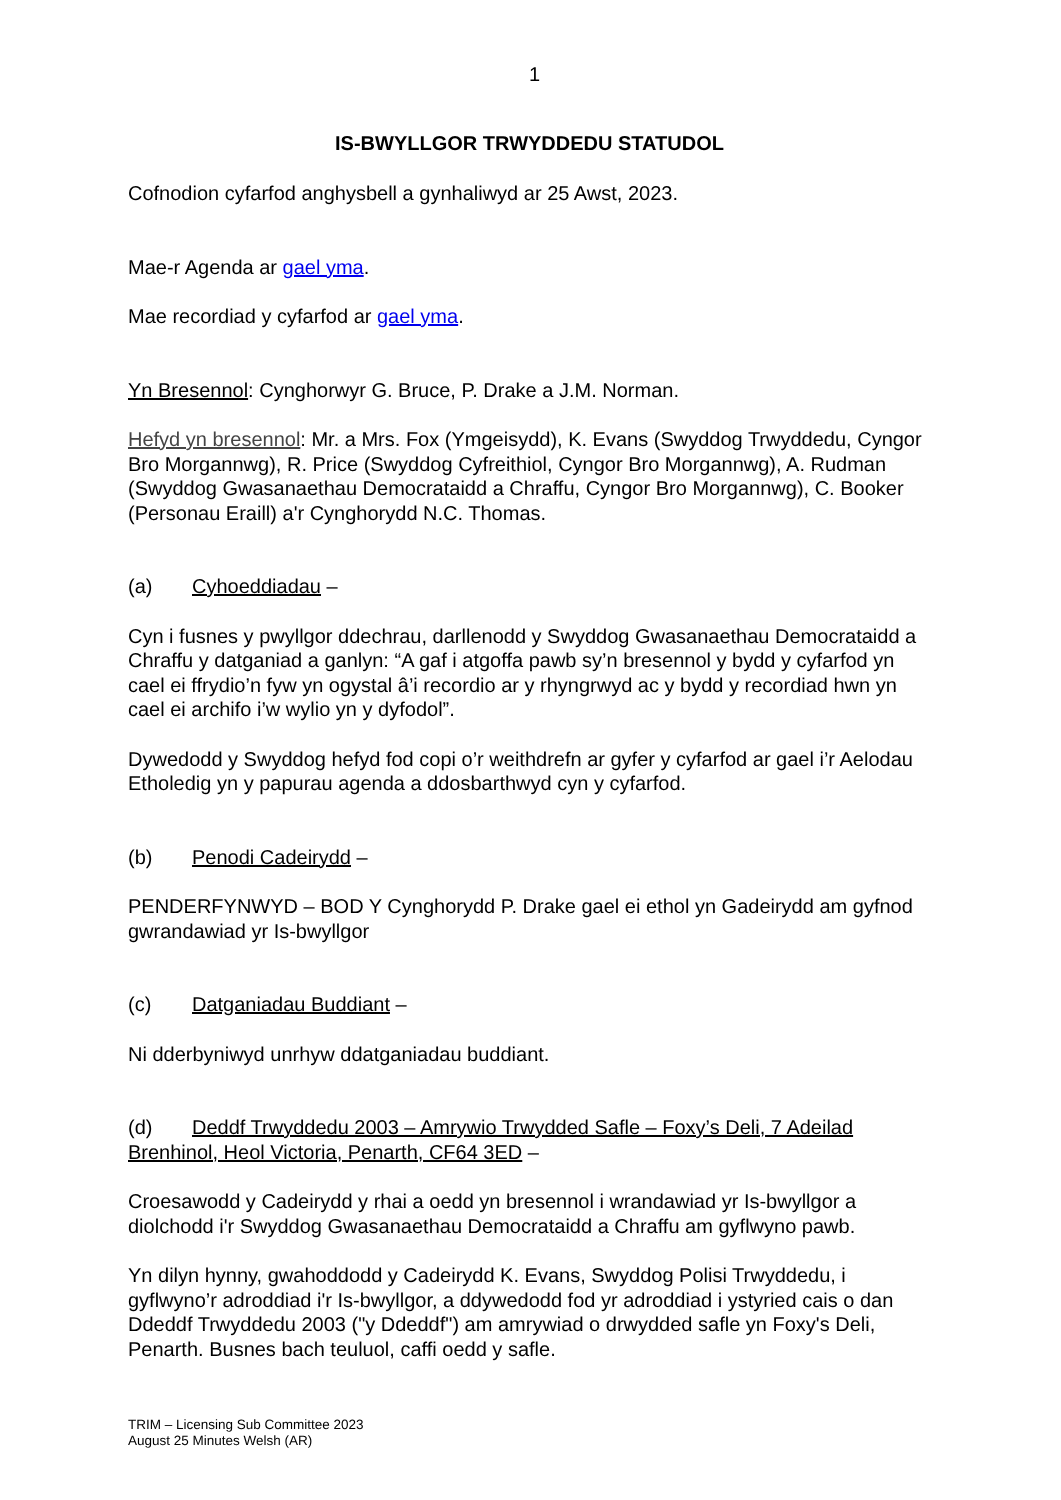1
IS-BWYLLGOR TRWYDDEDU STATUDOL
Cofnodion cyfarfod anghysbell a gynhaliwyd ar 25 Awst, 2023.
Mae-r Agenda ar gael yma.
Mae recordiad y cyfarfod ar gael yma.
Yn Bresennol: Cynghorwyr G. Bruce, P. Drake a J.M. Norman.
Hefyd yn bresennol: Mr. a Mrs. Fox (Ymgeisydd), K. Evans (Swyddog Trwyddedu, Cyngor Bro Morgannwg), R. Price (Swyddog Cyfreithiol, Cyngor Bro Morgannwg), A. Rudman (Swyddog Gwasanaethau Democrataidd a Chraffu, Cyngor Bro Morgannwg), C. Booker (Personau Eraill) a'r Cynghorydd N.C. Thomas.
(a) Cyhoeddiadau –
Cyn i fusnes y pwyllgor ddechrau, darllenodd y Swyddog Gwasanaethau Democrataidd a Chraffu y datganiad a ganlyn: “A gaf i atgoffa pawb sy’n bresennol y bydd y cyfarfod yn cael ei ffrydio’n fyw yn ogystal â’i recordio ar y rhyngrwyd ac y bydd y recordiad hwn yn cael ei archifo i’w wylio yn y dyfodol”.
Dywedodd y Swyddog hefyd fod copi o’r weithdrefn ar gyfer y cyfarfod ar gael i’r Aelodau Etholedig yn y papurau agenda a ddosbarthwyd cyn y cyfarfod.
(b) Penodi Cadeirydd –
PENDERFYNWYD – BOD Y Cynghorydd P. Drake gael ei ethol yn Gadeirydd am gyfnod gwrandawiad yr Is-bwyllgor
(c) Datganiadau Buddiant –
Ni dderbyniwyd unrhyw ddatganiadau buddiant.
(d) Deddf Trwyddedu 2003 – Amrywio Trwydded Safle – Foxy’s Deli, 7 Adeilad Brenhinol, Heol Victoria, Penarth, CF64 3ED –
Croesawodd y Cadeirydd y rhai a oedd yn bresennol i wrandawiad yr Is-bwyllgor a diolchodd i'r Swyddog Gwasanaethau Democrataidd a Chraffu am gyflwyno pawb.
Yn dilyn hynny, gwahoddodd y Cadeirydd K. Evans, Swyddog Polisi Trwyddedu, i gyflwyno’r adroddiad i'r Is-bwyllgor, a ddywedodd fod yr adroddiad i ystyried cais o dan Ddeddf Trwyddedu 2003 ("y Ddeddf") am amrywiad o drwydded safle yn Foxy's Deli, Penarth. Busnes bach teuluol, caffi oedd y safle.
TRIM – Licensing Sub Committee 2023
August 25 Minutes Welsh (AR)